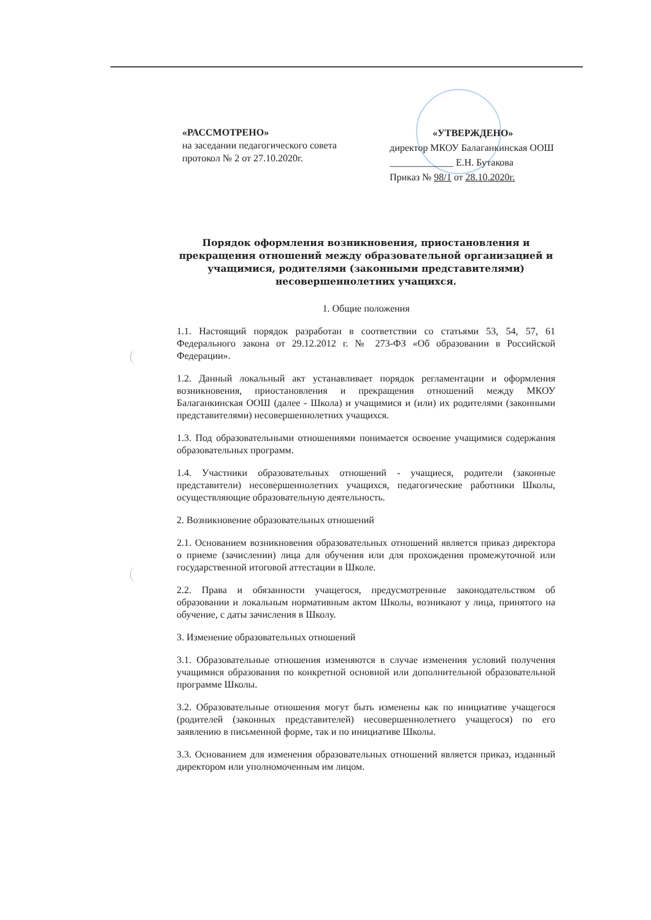«РАССМОТРЕНО»
на заседании педагогического совета
протокол № 2 от 27.10.2020г.
«УТВЕРЖДЕНО»
директор МКОУ Балаганкинская ООШ
_____________ Е.Н. Бутакова
Приказ № 98/1 от 28.10.2020г.
Порядок оформления возникновения, приостановления и прекращения отношений между образовательной организацией и учащимися, родителями (законными представителями) несовершеннолетних учащихся.
1. Общие положения
1.1. Настоящий порядок разработан в соответствии со статьями 53, 54, 57, 61 Федерального закона от 29.12.2012 г. № 273-ФЗ «Об образовании в Российской Федерации».
1.2. Данный локальный акт устанавливает порядок регламентации и оформления возникновения, приостановления и прекращения отношений между МКОУ Балаганкинская ООШ (далее - Школа) и учащимися и (или) их родителями (законными представителями) несовершеннолетних учащихся.
1.3. Под образовательными отношениями понимается освоение учащимися содержания образовательных программ.
1.4. Участники образовательных отношений - учащиеся, родители (законные представители) несовершеннолетних учащихся, педагогические работники Школы, осуществляющие образовательную деятельность.
2. Возникновение образовательных отношений
2.1. Основанием возникновения образовательных отношений является приказ директора о приеме (зачислении) лица для обучения или для прохождения промежуточной или государственной итоговой аттестации в Школе.
2.2. Права и обязанности учащегося, предусмотренные законодательством об образовании и локальным нормативным актом Школы, возникают у лица, принятого на обучение, с даты зачисления в Школу.
3. Изменение образовательных отношений
3.1. Образовательные отношения изменяются в случае изменения условий получения учащимися образования по конкретной основной или дополнительной образовательной программе Школы.
3.2. Образовательные отношения могут быть изменены как по инициативе учащегося (родителей (законных представителей) несовершеннолетнего учащегося) по его заявлению в письменной форме, так и по инициативе Школы.
3.3. Основанием для изменения образовательных отношений является приказ, изданный директором или уполномоченным им лицом.